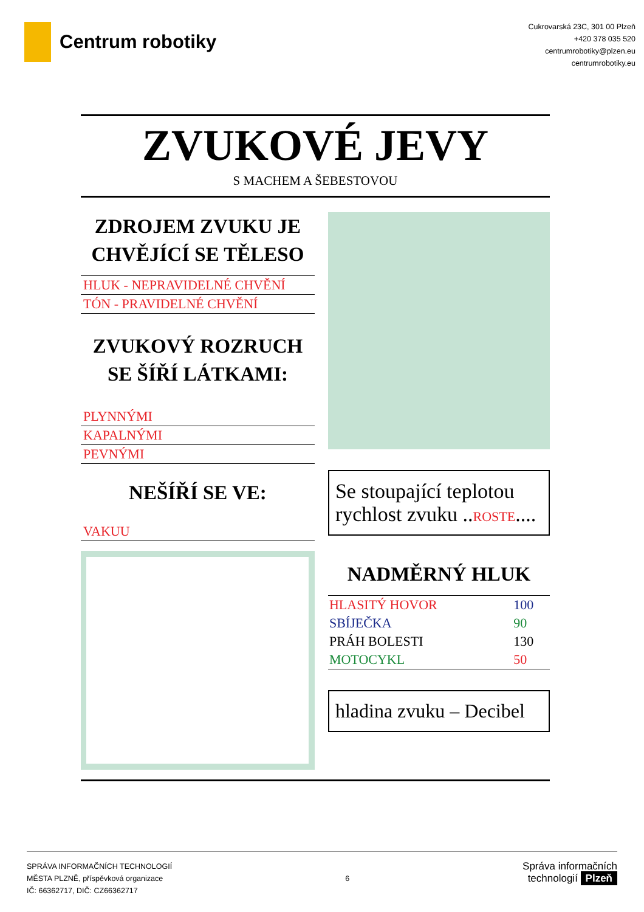Centrum robotiky
Cukrovarská 23C, 301 00 Plzeň
+420 378 035 520
centrumrobotiky@plzen.eu
centrumrobotiky.eu
ZVUKOVÉ JEVY
S MACHEM A ŠEBESTOVOU
ZDROJEM ZVUKU JE CHVĚJÍCÍ SE TĚLESO
HLUK - NEPRAVIDELNÉ CHVĚNÍ
TÓN - PRAVIDELNÉ CHVĚNÍ
ZVUKOVÝ ROZRUCH SE ŠÍŘÍ LÁTKAMI:
PLYNNÝMI
KAPALNÝMI
PEVNÝMI
NEŠÍŘÍ SE VE:
VAKUU
Se stoupající teplotou rychlost zvuku ..ROSTE....
NADMĚRNÝ HLUK
| HLASITÝ HOVOR | 100 |
| SBÍJEČKA | 90 |
| PRÁH BOLESTI | 130 |
| MOTOCYKL | 50 |
hladina zvuku – Decibel
SPRÁVA INFORMAČNÍCH TECHNOLOGIÍ
MĚSTA PLZNĚ, příspěvková organizace
IČ: 66362717, DIČ: CZ66362717
6
Správa informačních
technologií Plzeň